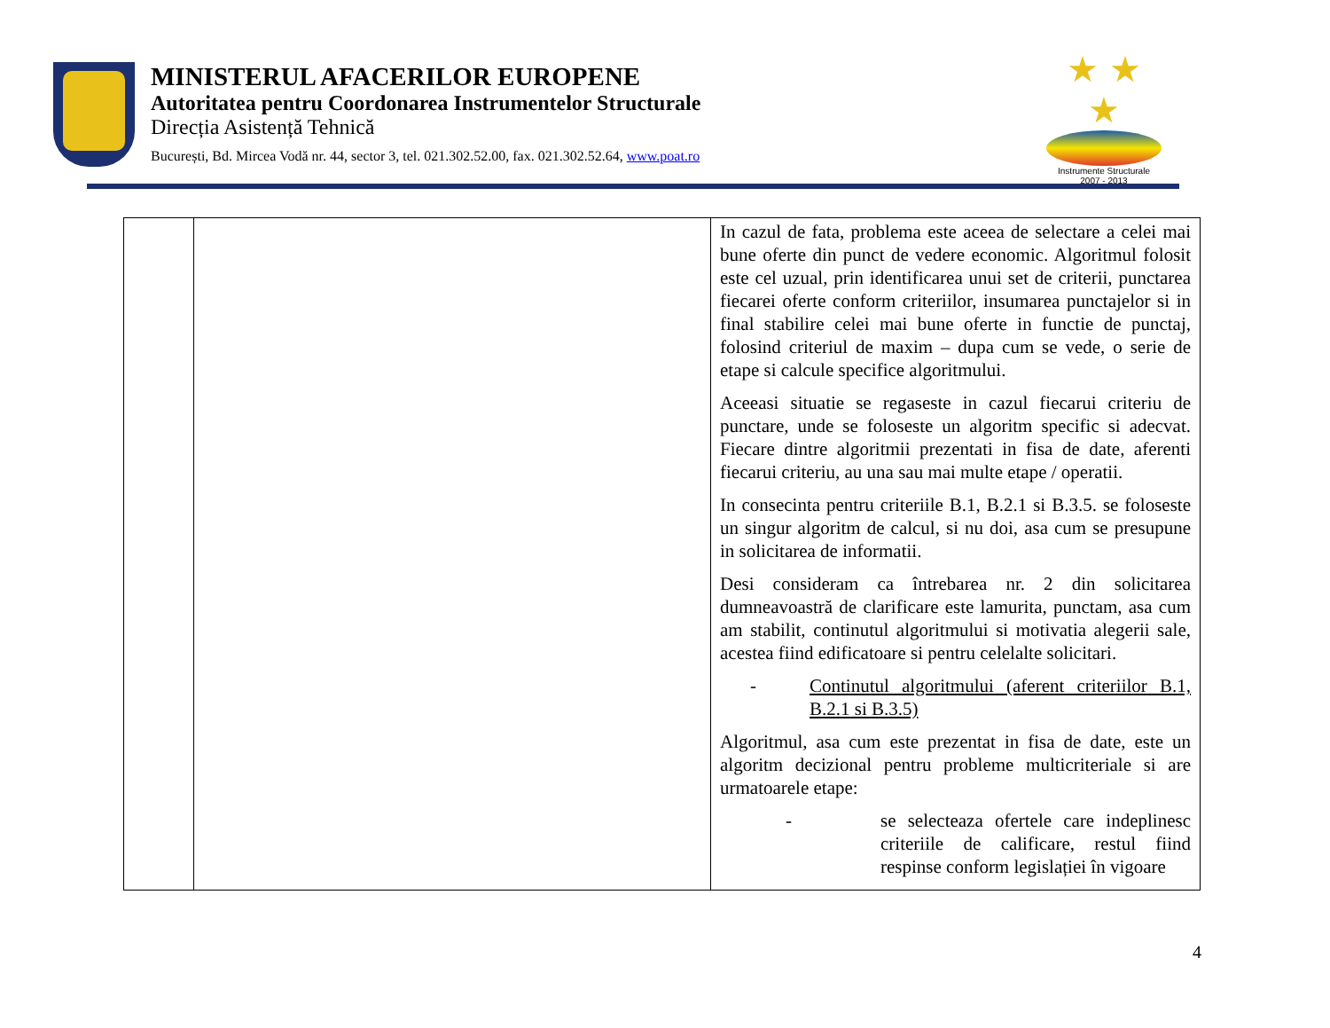MINISTERUL AFACERILOR EUROPENE
Autoritatea pentru Coordonarea Instrumentelor Structurale
Direcția Asistență Tehnică
București, Bd. Mircea Vodă nr. 44, sector 3, tel. 021.302.52.00, fax. 021.302.52.64, www.poat.ro
★ ★ ★
Instrumente Structurale
2007 - 2013
| | | In cazul de fata, problema este aceea de selectare a celei mai bune oferte din punct de vedere economic. Algoritmul folosit este cel uzual, prin identificarea unui set de criterii, punctarea fiecarei oferte conform criteriilor, insumarea punctajelor si in final stabilire celei mai bune oferte in functie de punctaj, folosind criteriul de maxim – dupa cum se vede, o serie de etape si calcule specifice algoritmului. Aceeasi situatie se regaseste in cazul fiecarui criteriu de punctare, unde se foloseste un algoritm specific si adecvat. Fiecare dintre algoritmii prezentati in fisa de date, aferenti fiecarui criteriu, au una sau mai multe etape / operatii. In consecinta pentru criteriile B.1, B.2.1 si B.3.5. se foloseste un singur algoritm de calcul, si nu doi, asa cum se presupune in solicitarea de informatii. Desi consideram ca întrebarea nr. 2 din solicitarea dumneavoastră de clarificare este lamurita, punctam, asa cum am stabilit, continutul algoritmului si motivatia alegerii sale, acestea fiind edificatoare si pentru celelalte solicitari. - Continutul algoritmului (aferent criteriilor B.1, B.2.1 si B.3.5) Algoritmul, asa cum este prezentat in fisa de date, este un algoritm decizional pentru probleme multicriteriale si are urmatoarele etape: - se selecteaza ofertele care indeplinesc criteriile de calificare, restul fiind respinse conform legislației în vigoare |
4